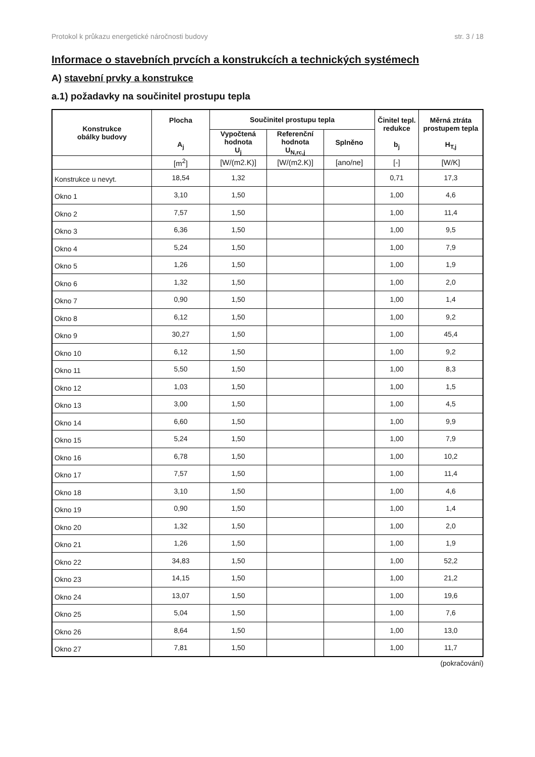Protokol k průkazu energetické náročnosti budovy str. 3 / 18
Informace o stavebních prvcích a konstrukcích a technických systémech
A) stavební prvky a konstrukce
a.1) požadavky na součinitel prostupu tepla
| Konstrukce obálky budovy | Plocha A<sub>j</sub> | Součinitel prostupu tepla | | | Činitel tepl. redukce b<sub>j</sub> | Měrná ztráta prostupem tepla H<sub>T,j</sub> |
| --- | --- | --- | --- | --- | --- | --- |
| | | Vypočtená hodnota U<sub>j</sub> | Referenční hodnota U<sub>N,rc,j</sub> | Splněno | | |
| | [m<sup>2</sup>] | [W/(m2.K)] | [W/(m2.K)] | [ano/ne] | [-] | [W/K] |
| Konstrukce u nevyt. | 18,54 | 1,32 | | | 0,71 | 17,3 |
| Okno 1 | 3,10 | 1,50 | | | 1,00 | 4,6 |
| Okno 2 | 7,57 | 1,50 | | | 1,00 | 11,4 |
| Okno 3 | 6,36 | 1,50 | | | 1,00 | 9,5 |
| Okno 4 | 5,24 | 1,50 | | | 1,00 | 7,9 |
| Okno 5 | 1,26 | 1,50 | | | 1,00 | 1,9 |
| Okno 6 | 1,32 | 1,50 | | | 1,00 | 2,0 |
| Okno 7 | 0,90 | 1,50 | | | 1,00 | 1,4 |
| Okno 8 | 6,12 | 1,50 | | | 1,00 | 9,2 |
| Okno 9 | 30,27 | 1,50 | | | 1,00 | 45,4 |
| Okno 10 | 6,12 | 1,50 | | | 1,00 | 9,2 |
| Okno 11 | 5,50 | 1,50 | | | 1,00 | 8,3 |
| Okno 12 | 1,03 | 1,50 | | | 1,00 | 1,5 |
| Okno 13 | 3,00 | 1,50 | | | 1,00 | 4,5 |
| Okno 14 | 6,60 | 1,50 | | | 1,00 | 9,9 |
| Okno 15 | 5,24 | 1,50 | | | 1,00 | 7,9 |
| Okno 16 | 6,78 | 1,50 | | | 1,00 | 10,2 |
| Okno 17 | 7,57 | 1,50 | | | 1,00 | 11,4 |
| Okno 18 | 3,10 | 1,50 | | | 1,00 | 4,6 |
| Okno 19 | 0,90 | 1,50 | | | 1,00 | 1,4 |
| Okno 20 | 1,32 | 1,50 | | | 1,00 | 2,0 |
| Okno 21 | 1,26 | 1,50 | | | 1,00 | 1,9 |
| Okno 22 | 34,83 | 1,50 | | | 1,00 | 52,2 |
| Okno 23 | 14,15 | 1,50 | | | 1,00 | 21,2 |
| Okno 24 | 13,07 | 1,50 | | | 1,00 | 19,6 |
| Okno 25 | 5,04 | 1,50 | | | 1,00 | 7,6 |
| Okno 26 | 8,64 | 1,50 | | | 1,00 | 13,0 |
| Okno 27 | 7,81 | 1,50 | | | 1,00 | 11,7 |
(pokračování)